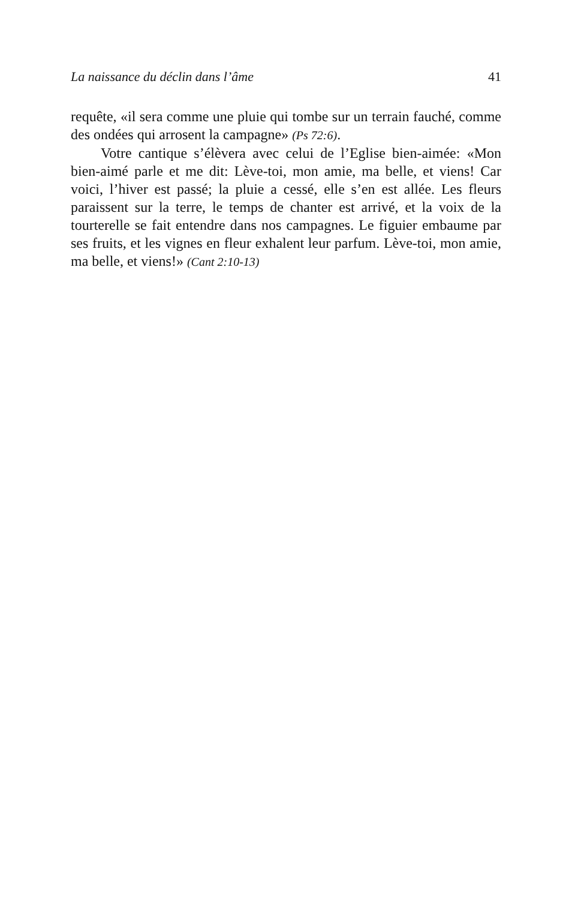La naissance du déclin dans l’âme 41
requête, «il sera comme une pluie qui tombe sur un terrain fauché, comme des ondées qui arrosent la campagne» (Ps 72:6).
Votre cantique s’élèvera avec celui de l’Eglise bien-aimée: «Mon bien-aimé parle et me dit: Lève-toi, mon amie, ma belle, et viens! Car voici, l’hiver est passé; la pluie a cessé, elle s’en est allée. Les fleurs paraissent sur la terre, le temps de chanter est arrivé, et la voix de la tourterelle se fait entendre dans nos campagnes. Le figuier embaume par ses fruits, et les vignes en fleur exhalent leur parfum. Lève-toi, mon amie, ma belle, et viens!» (Cant 2:10-13)